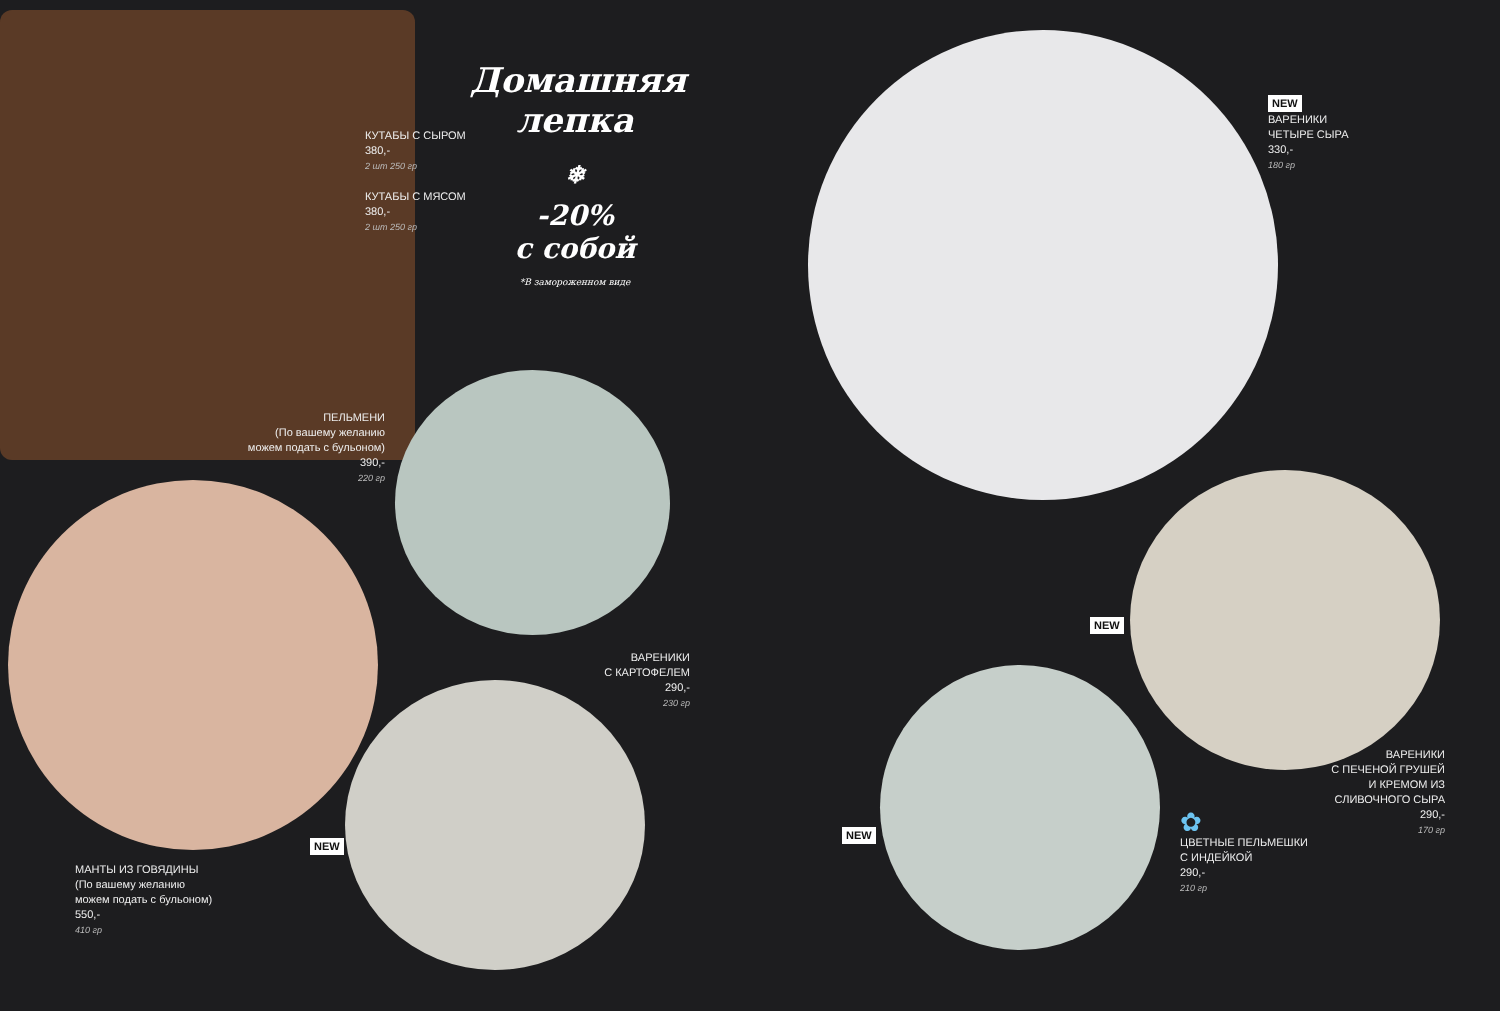Домашняя
лепка
❄
-20%
с собой
*В замороженном виде
КУТАБЫ С СЫРОМ
380,-
2 шт 250 гр
КУТАБЫ С МЯСОМ
380,-
2 шт 250 гр
ПЕЛЬМЕНИ
(По вашему желанию
можем подать с бульоном)
390,-
220 гр
ВАРЕНИКИ
С КАРТОФЕЛЕМ
290,-
230 гр
МАНТЫ ИЗ ГОВЯДИНЫ
(По вашему желанию
можем подать с бульоном)
550,-
410 гр
NEW
NEW
ВАРЕНИКИ
ЧЕТЫРЕ СЫРА
330,-
180 гр
NEW
ВАРЕНИКИ
С ПЕЧЕНОЙ ГРУШЕЙ
И КРЕМОМ ИЗ
СЛИВОЧНОГО СЫРА
290,-
170 гр
NEW
✿
ЦВЕТНЫЕ ПЕЛЬМЕШКИ
С ИНДЕЙКОЙ
290,-
210 гр